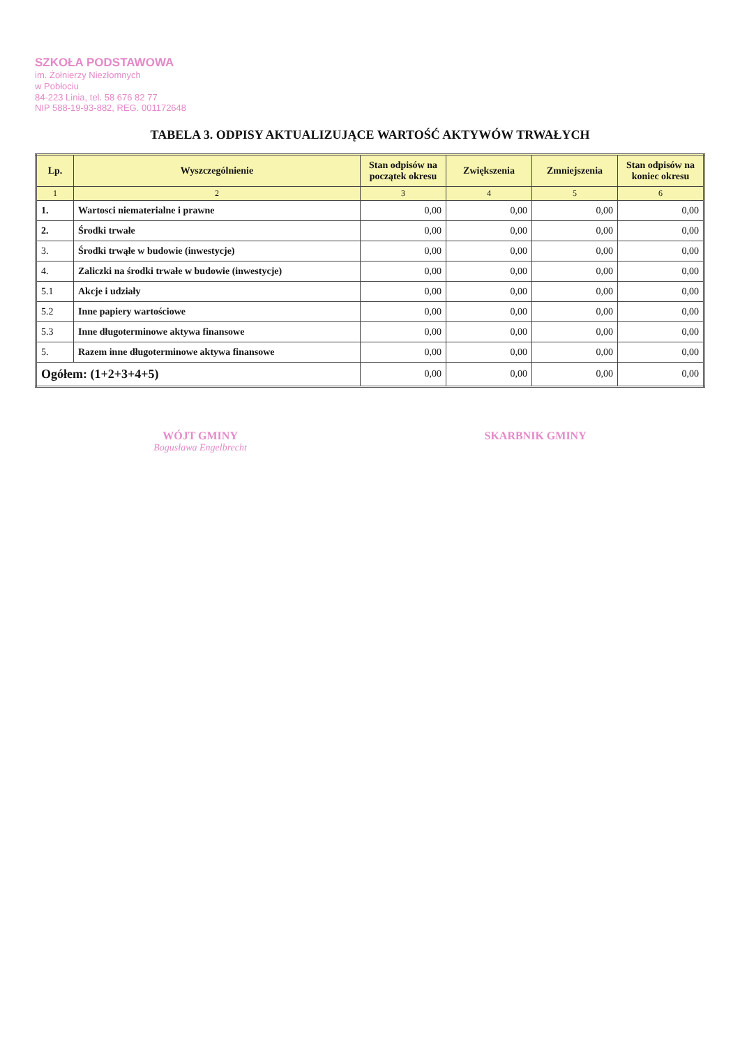SZKOŁA PODSTAWOWA
im. Żołnierzy Niezłomnych
w Pobłociu
84-223 Linia, tel. 58 676 82 77
NIP 588-19-93-882, REG. 001172648
TABELA 3. ODPISY AKTUALIZUJĄCE WARTOŚĆ AKTYWÓW TRWAŁYCH
| Lp. | Wyszczególnienie | Stan odpisów na początek okresu | Zwiększenia | Zmniejszenia | Stan odpisów na koniec okresu |
| --- | --- | --- | --- | --- | --- |
| 1 | 2 | 3 | 4 | 5 | 6 |
| 1. | Wartosci niematerialne i prawne | 0,00 | 0,00 | 0,00 | 0,00 |
| 2. | Środki trwałe | 0,00 | 0,00 | 0,00 | 0,00 |
| 3. | Środki trwąłe w budowie (inwestycje) | 0,00 | 0,00 | 0,00 | 0,00 |
| 4. | Zaliczki na środki trwałe w budowie (inwestycje) | 0,00 | 0,00 | 0,00 | 0,00 |
| 5.1 | Akcje i udziały | 0,00 | 0,00 | 0,00 | 0,00 |
| 5.2 | Inne papiery wartościowe | 0,00 | 0,00 | 0,00 | 0,00 |
| 5.3 | Inne długoterminowe aktywa finansowe | 0,00 | 0,00 | 0,00 | 0,00 |
| 5. | Razem inne długoterminowe aktywa finansowe | 0,00 | 0,00 | 0,00 | 0,00 |
| Ogółem: (1+2+3+4+5) | | 0,00 | 0,00 | 0,00 | 0,00 |
WÓJT GMINY
Bogusława Engelbrecht
SKARBNIK GMINY